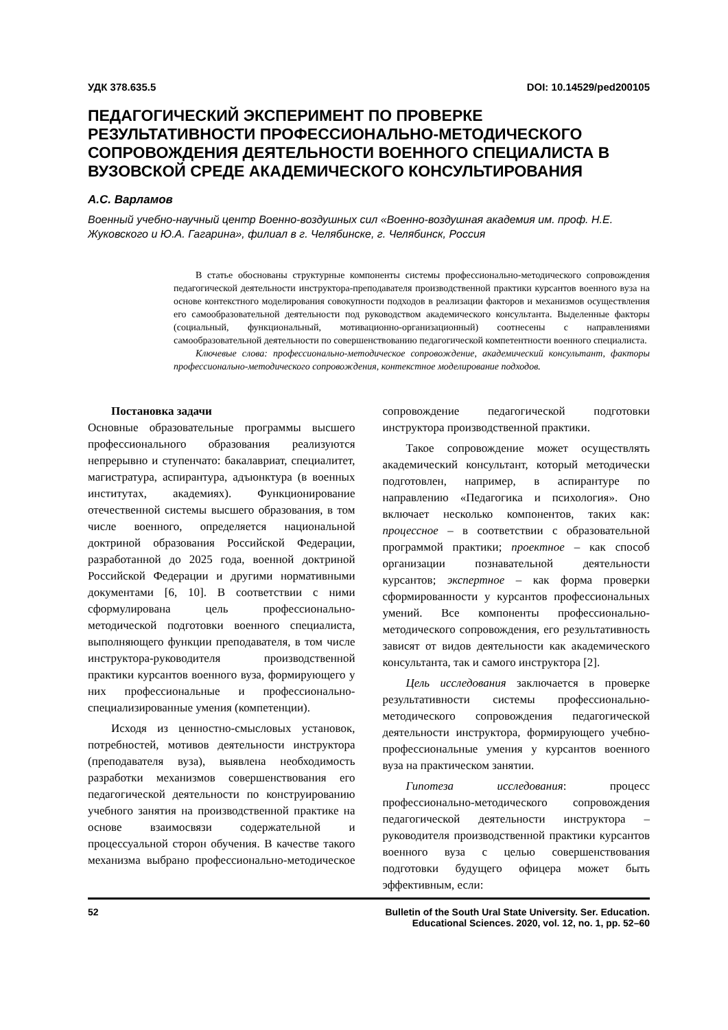УДК 378.635.5 DOI: 10.14529/ped200105
ПЕДАГОГИЧЕСКИЙ ЭКСПЕРИМЕНТ ПО ПРОВЕРКЕ РЕЗУЛЬТАТИВНОСТИ ПРОФЕССИОНАЛЬНО-МЕТОДИЧЕСКОГО СОПРОВОЖДЕНИЯ ДЕЯТЕЛЬНОСТИ ВОЕННОГО СПЕЦИАЛИСТА В ВУЗОВСКОЙ СРЕДЕ АКАДЕМИЧЕСКОГО КОНСУЛЬТИРОВАНИЯ
А.С. Варламов
Военный учебно-научный центр Военно-воздушных сил «Военно-воздушная академия им. проф. Н.Е. Жуковского и Ю.А. Гагарина», филиал в г. Челябинске, г. Челябинск, Россия
В статье обоснованы структурные компоненты системы профессионально-методического сопровождения педагогической деятельности инструктора-преподавателя производственной практики курсантов военного вуза на основе контекстного моделирования совокупности подходов в реализации факторов и механизмов осуществления его самообразовательной деятельности под руководством академического консультанта. Выделенные факторы (социальный, функциональный, мотивационно-организационный) соотнесены с направлениями самообразовательной деятельности по совершенствованию педагогической компетентности военного специалиста.
Ключевые слова: профессионально-методическое сопровождение, академический консультант, факторы профессионально-методического сопровождения, контекстное моделирование подходов.
Постановка задачи
Основные образовательные программы высшего профессионального образования реализуются непрерывно и ступенчато: бакалавриат, специалитет, магистратура, аспирантура, адъюнктура (в военных институтах, академиях). Функционирование отечественной системы высшего образования, в том числе военного, определяется национальной доктриной образования Российской Федерации, разработанной до 2025 года, военной доктриной Российской Федерации и другими нормативными документами [6, 10]. В соответствии с ними сформулирована цель профессионально-методической подготовки военного специалиста, выполняющего функции преподавателя, в том числе инструктора-руководителя производственной практики курсантов военного вуза, формирующего у них профессиональные и профессионально-специализированные умения (компетенции).
Исходя из ценностно-смысловых установок, потребностей, мотивов деятельности инструктора (преподавателя вуза), выявлена необходимость разработки механизмов совершенствования его педагогической деятельности по конструированию учебного занятия на производственной практике на основе взаимосвязи содержательной и процессуальной сторон обучения. В качестве такого механизма выбрано профессионально-методическое сопровождение педагогической подготовки инструктора производственной практики.
Такое сопровождение может осуществлять академический консультант, который методически подготовлен, например, в аспирантуре по направлению «Педагогика и психология». Оно включает несколько компонентов, таких как: процессное – в соответствии с образовательной программой практики; проектное – как способ организации познавательной деятельности курсантов; экспертное – как форма проверки сформированности у курсантов профессиональных умений. Все компоненты профессионально-методического сопровождения, его результативность зависят от видов деятельности как академического консультанта, так и самого инструктора [2].
Цель исследования заключается в проверке результативности системы профессионально-методического сопровождения педагогической деятельности инструктора, формирующего учебно-профессиональные умения у курсантов военного вуза на практическом занятии.
Гипотеза исследования: процесс профессионально-методического сопровождения педагогической деятельности инструктора – руководителя производственной практики курсантов военного вуза с целью совершенствования подготовки будущего офицера может быть эффективным, если:
52 Bulletin of the South Ural State University. Ser. Education.
Educational Sciences. 2020, vol. 12, no. 1, pp. 52–60